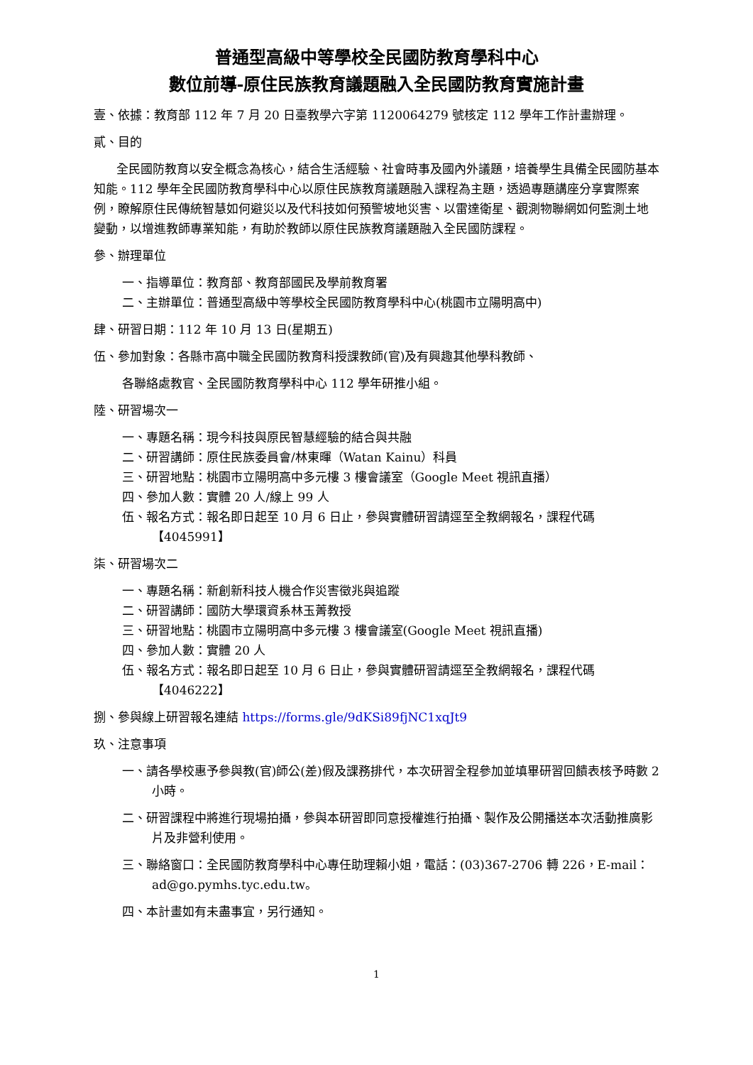普通型高級中等學校全民國防教育學科中心
數位前導-原住民族教育議題融入全民國防教育實施計畫
壹、依據：教育部 112 年 7 月 20 日臺教學六字第 1120064279 號核定 112 學年工作計畫辦理。
貳、目的
全民國防教育以安全概念為核心，結合生活經驗、社會時事及國內外議題，培養學生具備全民國防基本知能。112 學年全民國防教育學科中心以原住民族教育議題融入課程為主題，透過專題講座分享實際案例，瞭解原住民傳統智慧如何避災以及代科技如何預警坡地災害、以雷達衛星、觀測物聯網如何監測土地變動，以增進教師專業知能，有助於教師以原住民族教育議題融入全民國防課程。
參、辦理單位
一、指導單位：教育部、教育部國民及學前教育署
二、主辦單位：普通型高級中等學校全民國防教育學科中心(桃園市立陽明高中)
肆、研習日期：112 年 10 月 13 日(星期五)
伍、參加對象：各縣市高中職全民國防教育科授課教師(官)及有興趣其他學科教師、
各聯絡處教官、全民國防教育學科中心 112 學年研推小組。
陸、研習場次一
一、專題名稱：現今科技與原民智慧經驗的結合與共融
二、研習講師：原住民族委員會/林東暉（Watan Kainu）科員
三、研習地點：桃園市立陽明高中多元樓 3 樓會議室（Google Meet 視訊直播）
四、參加人數：實體 20 人/線上 99 人
伍、報名方式：報名即日起至 10 月 6 日止，參與實體研習請逕至全教網報名，課程代碼【4045991】
柒、研習場次二
一、專題名稱：新創新科技人機合作災害徵兆與追蹤
二、研習講師：國防大學環資系林玉菁教授
三、研習地點：桃園市立陽明高中多元樓 3 樓會議室(Google Meet 視訊直播)
四、參加人數：實體 20 人
伍、報名方式：報名即日起至 10 月 6 日止，參與實體研習請逕至全教網報名，課程代碼【4046222】
捌、參與線上研習報名連結 https://forms.gle/9dKSi89fjNC1xqJt9
玖、注意事項
一、請各學校惠予參與教(官)師公(差)假及課務排代，本次研習全程參加並填畢研習回饋表核予時數 2 小時。
二、研習課程中將進行現場拍攝，參與本研習即同意授權進行拍攝、製作及公開播送本次活動推廣影片及非營利使用。
三、聯絡窗口：全民國防教育學科中心專任助理賴小姐，電話：(03)367-2706 轉 226，E-mail：ad@go.pymhs.tyc.edu.tw。
四、本計畫如有未盡事宜，另行通知。
1